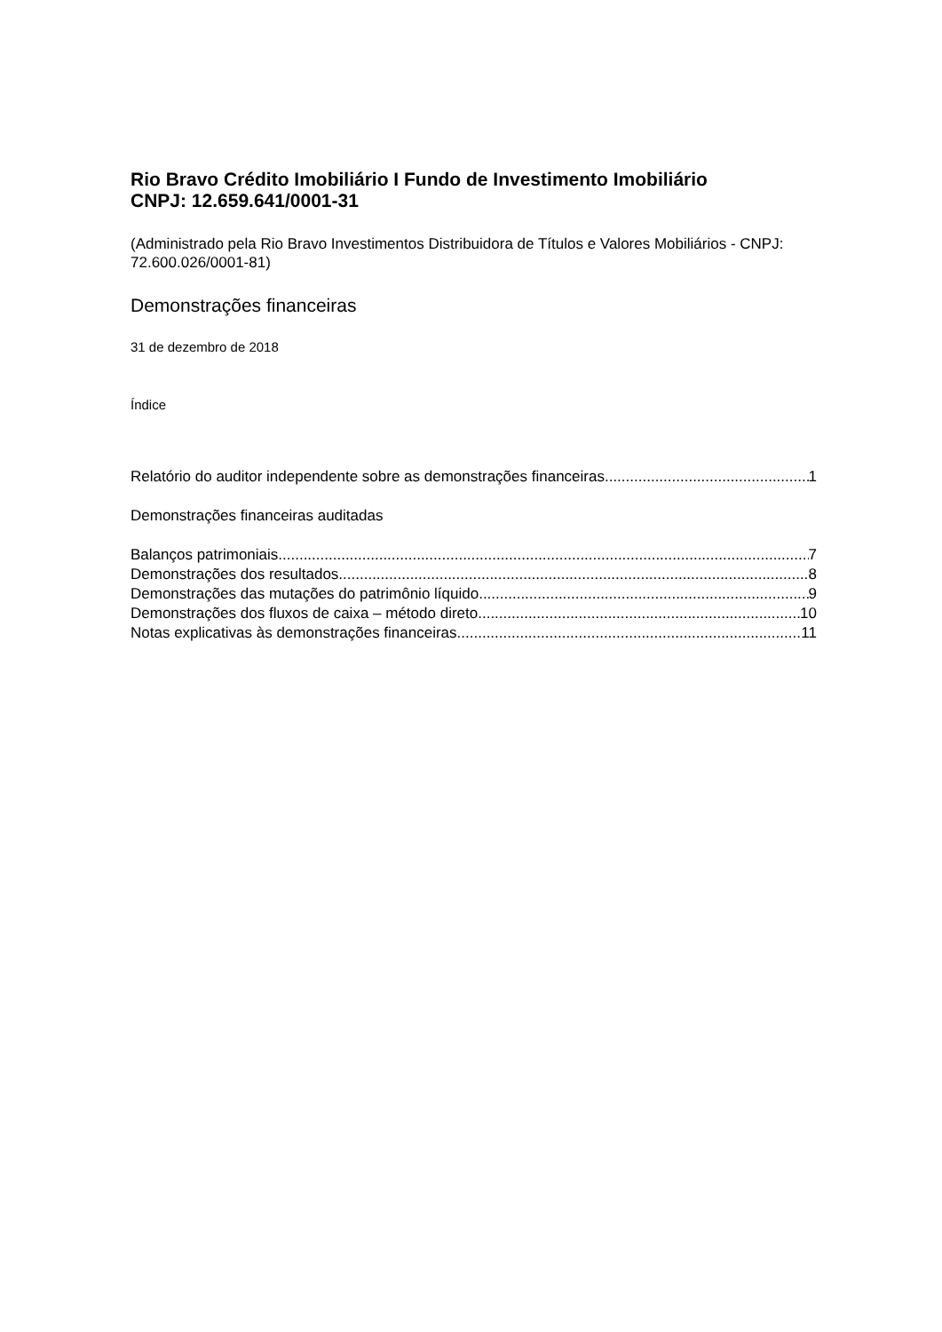Rio Bravo Crédito Imobiliário I Fundo de Investimento Imobiliário
CNPJ: 12.659.641/0001-31
(Administrado pela Rio Bravo Investimentos Distribuidora de Títulos e Valores Mobiliários - CNPJ: 72.600.026/0001-81)
Demonstrações financeiras
31 de dezembro de 2018
Índice
Relatório do auditor independente sobre as demonstrações financeiras 1
Demonstrações financeiras auditadas
Balanços patrimoniais 7
Demonstrações dos resultados 8
Demonstrações das mutações do patrimônio líquido 9
Demonstrações dos fluxos de caixa – método direto 10
Notas explicativas às demonstrações financeiras 11